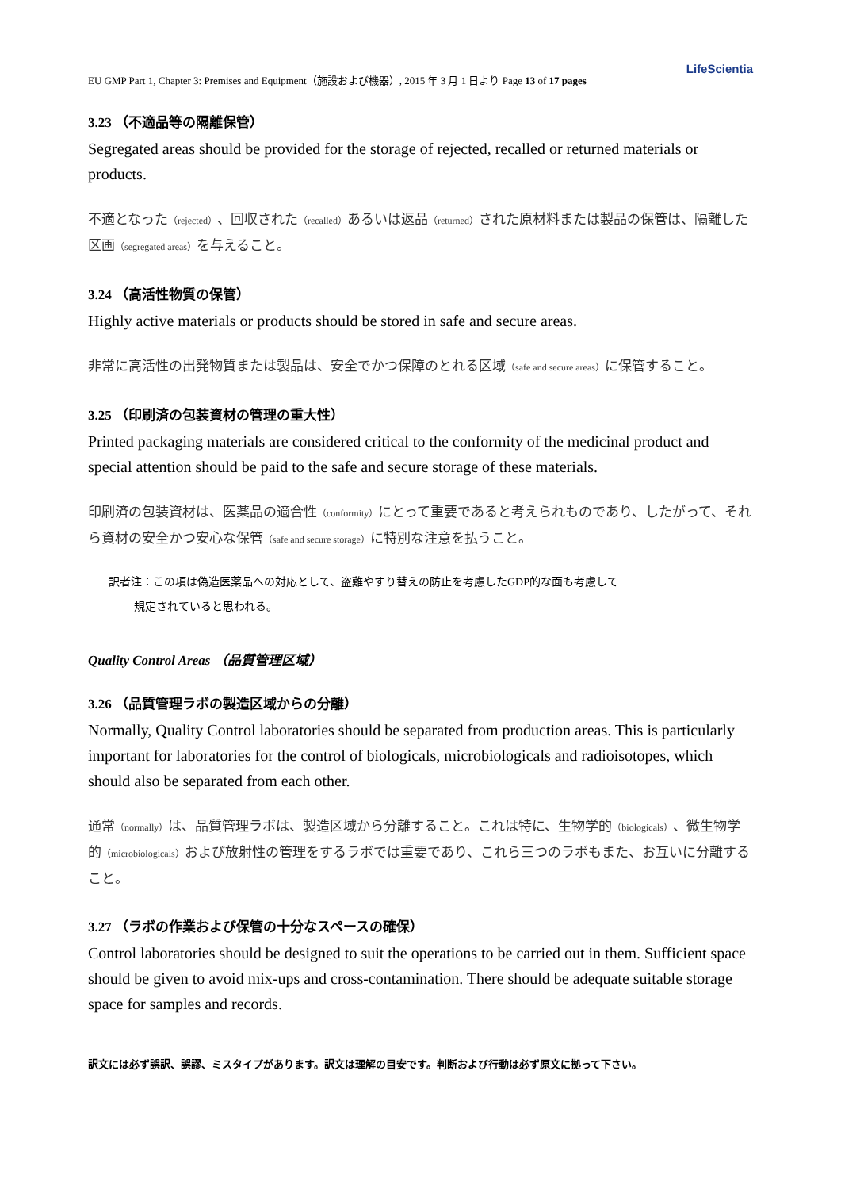LifeScientia
EU GMP Part 1, Chapter 3: Premises and Equipment（施設および機器）, 2015 年 3 月 1 日より Page 13 of 17 pages
3.23 （不適品等の隔離保管）
Segregated areas should be provided for the storage of rejected, recalled or returned materials or products.
不適となった（rejected）、回収された（recalled）あるいは返品（returned）された原材料または製品の保管は、隔離した区画（segregated areas）を与えること。
3.24 （高活性物質の保管）
Highly active materials or products should be stored in safe and secure areas.
非常に高活性の出発物質または製品は、安全でかつ保障のとれる区域（safe and secure areas）に保管すること。
3.25 （印刷済の包装資材の管理の重大性）
Printed packaging materials are considered critical to the conformity of the medicinal product and special attention should be paid to the safe and secure storage of these materials.
印刷済の包装資材は、医薬品の適合性（conformity）にとって重要であると考えられものであり、したがって、それら資材の安全かつ安心な保管（safe and secure storage）に特別な注意を払うこと。
訳者注：この項は偽造医薬品への対応として、盗難やすり替えの防止を考慮したGDP的な面も考慮して
規定されていると思われる。
Quality Control Areas （品質管理区域）
3.26 （品質管理ラボの製造区域からの分離）
Normally, Quality Control laboratories should be separated from production areas. This is particularly important for laboratories for the control of biologicals, microbiologicals and radioisotopes, which should also be separated from each other.
通常（normally）は、品質管理ラボは、製造区域から分離すること。これは特に、生物学的（biologicals）、微生物学的（microbiologicals）および放射性の管理をするラボでは重要であり、これら三つのラボもまた、お互いに分離すること。
3.27 （ラボの作業および保管の十分なスペースの確保）
Control laboratories should be designed to suit the operations to be carried out in them. Sufficient space should be given to avoid mix-ups and cross-contamination. There should be adequate suitable storage space for samples and records.
訳文には必ず誤訳、誤謬、ミスタイプがあります。訳文は理解の目安です。判断および行動は必ず原文に拠って下さい。